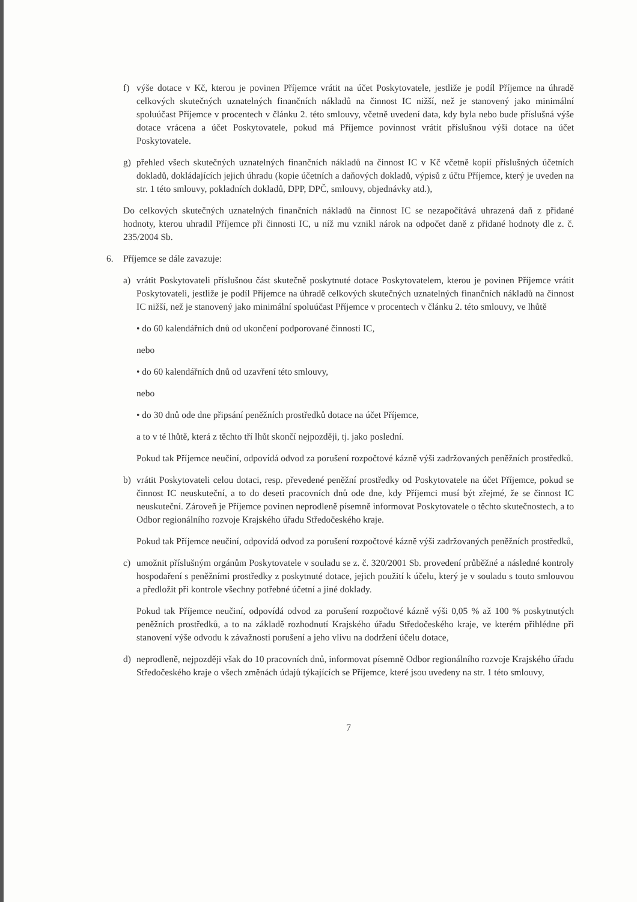f) výše dotace v Kč, kterou je povinen Příjemce vrátit na účet Poskytovatele, jestliže je podíl Příjemce na úhradě celkových skutečných uznatelných finančních nákladů na činnost IC nižší, než je stanovený jako minimální spoluúčast Příjemce v procentech v článku 2. této smlouvy, včetně uvedení data, kdy byla nebo bude příslušná výše dotace vrácena a účet Poskytovatele, pokud má Příjemce povinnost vrátit příslušnou výši dotace na účet Poskytovatele.
g) přehled všech skutečných uznatelných finančních nákladů na činnost IC v Kč včetně kopií příslušných účetních dokladů, dokládajících jejich úhradu (kopie účetních a daňových dokladů, výpisů z účtu Příjemce, který je uveden na str. 1 této smlouvy, pokladních dokladů, DPP, DPČ, smlouvy, objednávky atd.),
Do celkových skutečných uznatelných finančních nákladů na činnost IC se nezapočítává uhrazená daň z přidané hodnoty, kterou uhradil Příjemce při činnosti IC, u níž mu vznikl nárok na odpočet daně z přidané hodnoty dle z. č. 235/2004 Sb.
6. Příjemce se dále zavazuje:
a) vrátit Poskytovateli příslušnou část skutečně poskytnuté dotace Poskytovatelem, kterou je povinen Příjemce vrátit Poskytovateli, jestliže je podíl Příjemce na úhradě celkových skutečných uznatelných finančních nákladů na činnost IC nižší, než je stanovený jako minimální spoluúčast Příjemce v procentech v článku 2. této smlouvy, ve lhůtě
• do 60 kalendářních dnů od ukončení podporované činnosti IC,
nebo
• do 60 kalendářních dnů od uzavření této smlouvy,
nebo
• do 30 dnů ode dne připsání peněžních prostředků dotace na účet Příjemce,
a to v té lhůtě, která z těchto tří lhůt skončí nejpozději, tj. jako poslední.
Pokud tak Příjemce neučiní, odpovídá odvod za porušení rozpočtové kázně výši zadržovaných peněžních prostředků.
b) vrátit Poskytovateli celou dotaci, resp. převedené peněžní prostředky od Poskytovatele na účet Příjemce, pokud se činnost IC neuskuteční, a to do deseti pracovních dnů ode dne, kdy Příjemci musí být zřejmé, že se činnost IC neuskuteční. Zároveň je Příjemce povinen neprodleně písemně informovat Poskytovatele o těchto skutečnostech, a to Odbor regionálního rozvoje Krajského úřadu Středočeského kraje.
Pokud tak Příjemce neučiní, odpovídá odvod za porušení rozpočtové kázně výši zadržovaných peněžních prostředků,
c) umožnit příslušným orgánům Poskytovatele v souladu se z. č. 320/2001 Sb. provedení průběžné a následné kontroly hospodaření s peněžními prostředky z poskytnuté dotace, jejich použití k účelu, který je v souladu s touto smlouvou a předložit při kontrole všechny potřebné účetní a jiné doklady.
Pokud tak Příjemce neučiní, odpovídá odvod za porušení rozpočtové kázně výši 0,05 % až 100 % poskytnutých peněžních prostředků, a to na základě rozhodnutí Krajského úřadu Středočeského kraje, ve kterém přihlédne při stanovení výše odvodu k závažnosti porušení a jeho vlivu na dodržení účelu dotace,
d) neprodleně, nejpozději však do 10 pracovních dnů, informovat písemně Odbor regionálního rozvoje Krajského úřadu Středočeského kraje o všech změnách údajů týkajících se Příjemce, které jsou uvedeny na str. 1 této smlouvy,
7